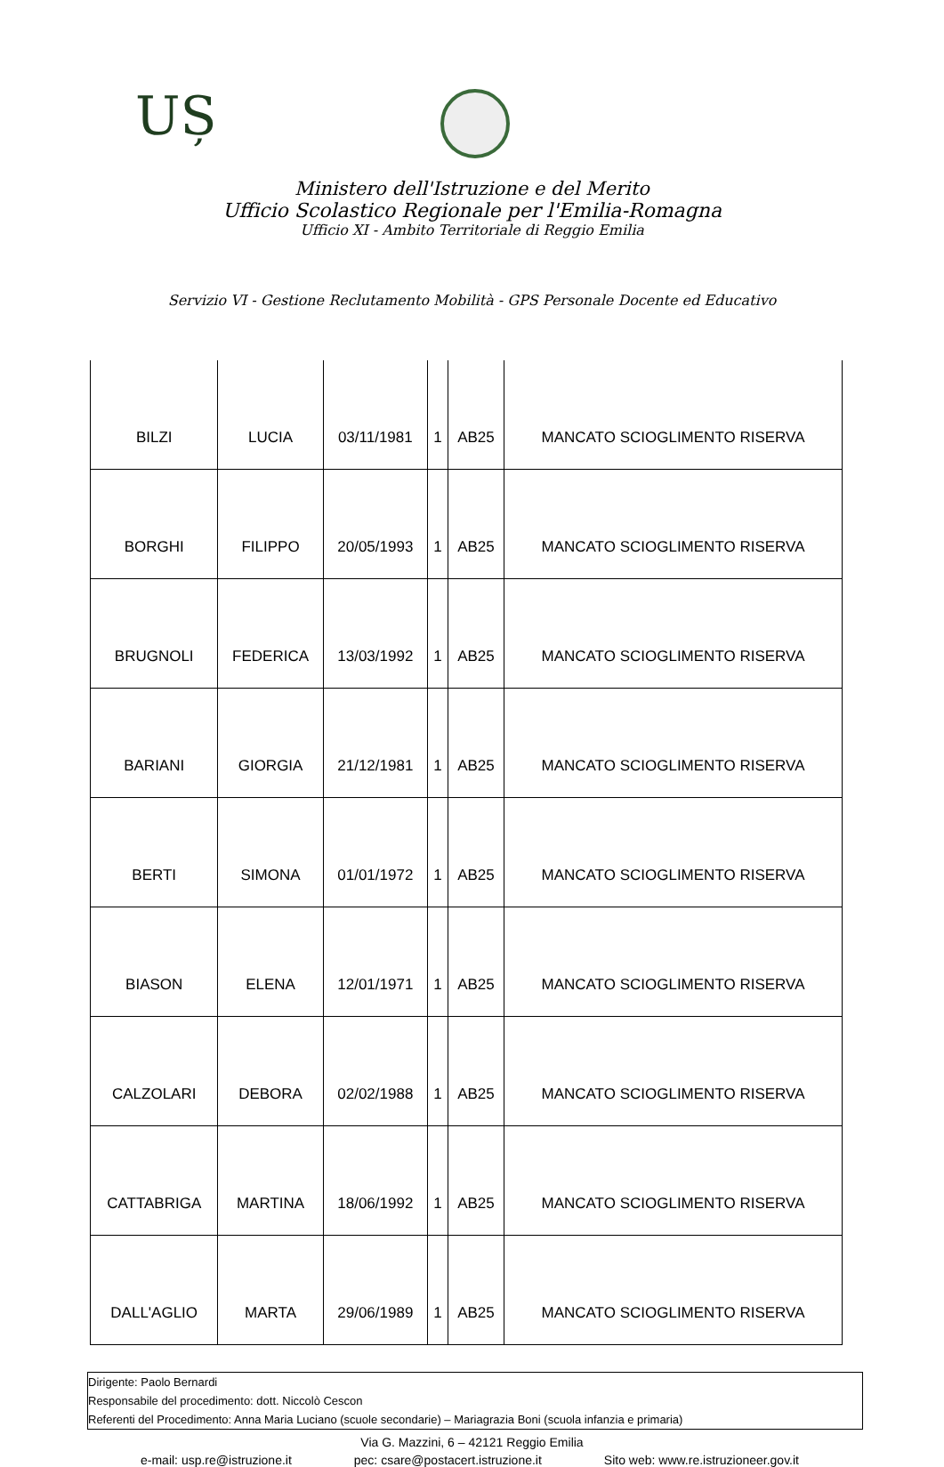UȘ
Ministero dell'Istruzione e del Merito
Ufficio Scolastico Regionale per l'Emilia-Romagna
Ufficio XI - Ambito Territoriale di Reggio Emilia
Servizio VI - Gestione Reclutamento Mobilità - GPS Personale Docente ed Educativo
| BILZI | LUCIA | 03/11/1981 | 1 | AB25 | MANCATO SCIOGLIMENTO RISERVA |
| BORGHI | FILIPPO | 20/05/1993 | 1 | AB25 | MANCATO SCIOGLIMENTO RISERVA |
| BRUGNOLI | FEDERICA | 13/03/1992 | 1 | AB25 | MANCATO SCIOGLIMENTO RISERVA |
| BARIANI | GIORGIA | 21/12/1981 | 1 | AB25 | MANCATO SCIOGLIMENTO RISERVA |
| BERTI | SIMONA | 01/01/1972 | 1 | AB25 | MANCATO SCIOGLIMENTO RISERVA |
| BIASON | ELENA | 12/01/1971 | 1 | AB25 | MANCATO SCIOGLIMENTO RISERVA |
| CALZOLARI | DEBORA | 02/02/1988 | 1 | AB25 | MANCATO SCIOGLIMENTO RISERVA |
| CATTABRIGA | MARTINA | 18/06/1992 | 1 | AB25 | MANCATO SCIOGLIMENTO RISERVA |
| DALL'AGLIO | MARTA | 29/06/1989 | 1 | AB25 | MANCATO SCIOGLIMENTO RISERVA |
Dirigente: Paolo Bernardi
Responsabile del procedimento: dott. Niccolò Cescon
Referenti del Procedimento: Anna Maria Luciano (scuole secondarie) – Mariagrazia Boni (scuola infanzia e primaria)
Via G. Mazzini, 6 – 42121 Reggio Emilia
e-mail: usp.re@istruzione.it pec: csare@postacert.istruzione.it Sito web: www.re.istruzioneer.gov.it